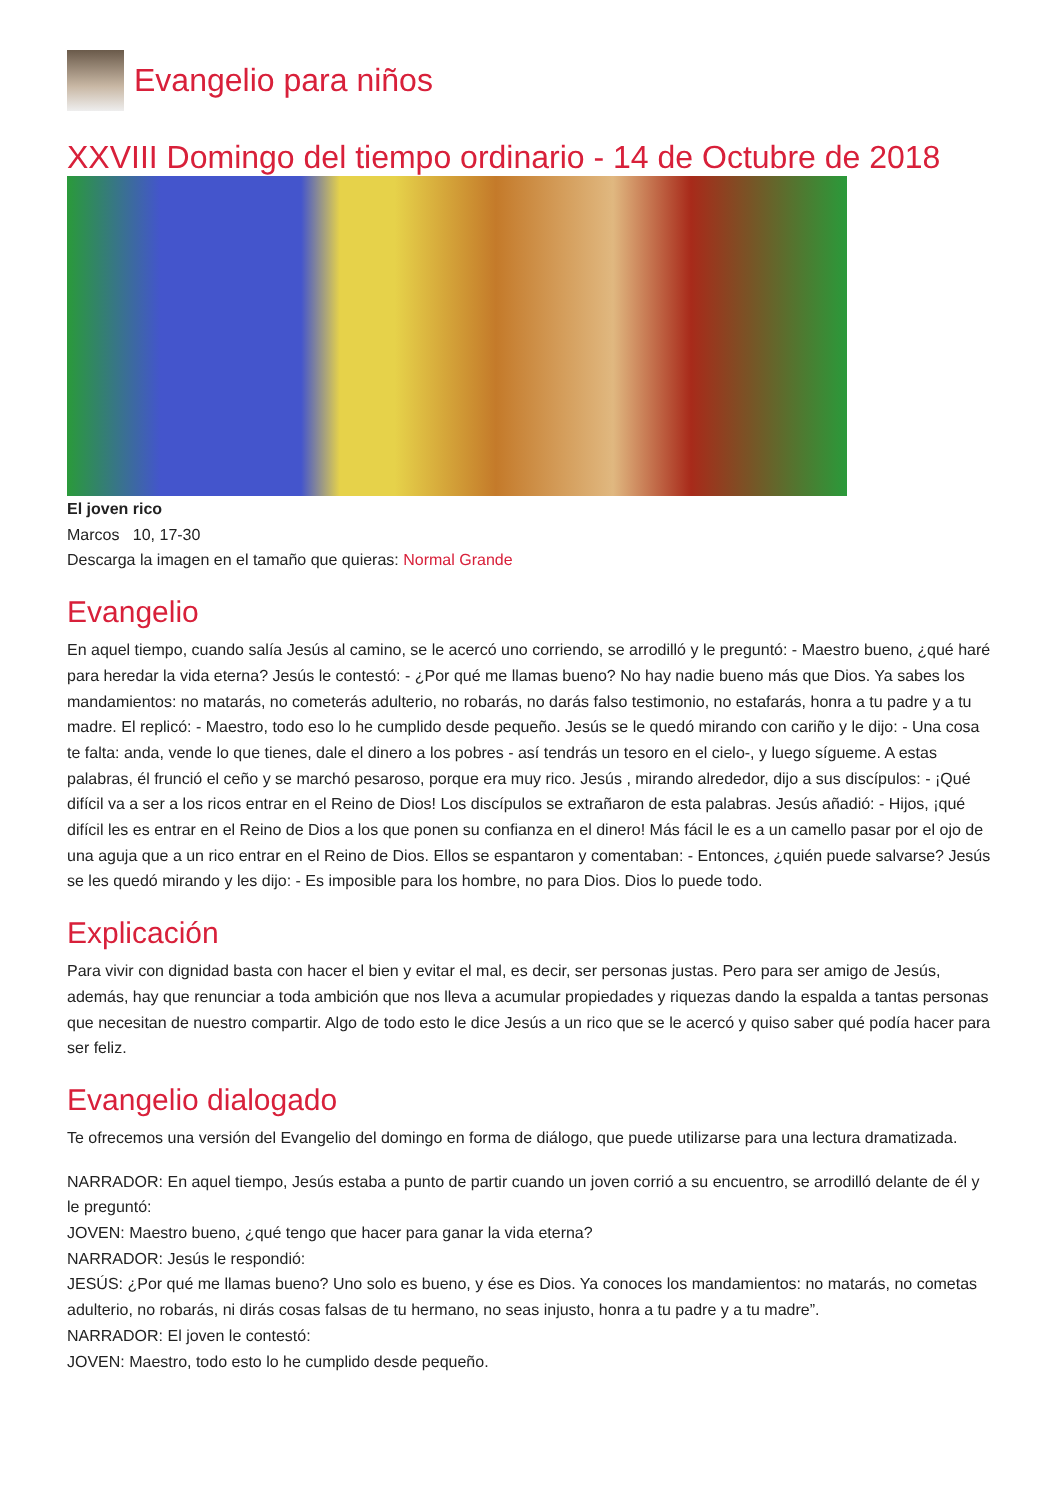Evangelio para niños
XXVIII Domingo del tiempo ordinario - 14 de Octubre de 2018
El joven rico
Marcos 10, 17-30
Descarga la imagen en el tamaño que quieras: Normal Grande
Evangelio
En aquel tiempo, cuando salía Jesús al camino, se le acercó uno corriendo, se arrodilló y le preguntó: - Maestro bueno, ¿qué haré para heredar la vida eterna? Jesús le contestó: - ¿Por qué me llamas bueno? No hay nadie bueno más que Dios. Ya sabes los mandamientos: no matarás, no cometerás adulterio, no robarás, no darás falso testimonio, no estafarás, honra a tu padre y a tu madre. El replicó: - Maestro, todo eso lo he cumplido desde pequeño. Jesús se le quedó mirando con cariño y le dijo: - Una cosa te falta: anda, vende lo que tienes, dale el dinero a los pobres - así tendrás un tesoro en el cielo-, y luego sígueme. A estas palabras, él frunció el ceño y se marchó pesaroso, porque era muy rico. Jesús , mirando alrededor, dijo a sus discípulos: - ¡Qué difícil va a ser a los ricos entrar en el Reino de Dios! Los discípulos se extrañaron de esta palabras. Jesús añadió: - Hijos, ¡qué difícil les es entrar en el Reino de Dios a los que ponen su confianza en el dinero! Más fácil le es a un camello pasar por el ojo de una aguja que a un rico entrar en el Reino de Dios. Ellos se espantaron y comentaban: - Entonces, ¿quién puede salvarse? Jesús se les quedó mirando y les dijo: - Es imposible para los hombre, no para Dios. Dios lo puede todo.
Explicación
Para vivir con dignidad basta con hacer el bien y evitar el mal, es decir, ser personas justas. Pero para ser amigo de Jesús, además, hay que renunciar a toda ambición que nos lleva a acumular propiedades y riquezas dando la espalda a tantas personas que necesitan de nuestro compartir. Algo de todo esto le dice Jesús a un rico que se le acercó y quiso saber qué podía hacer para ser feliz.
Evangelio dialogado
Te ofrecemos una versión del Evangelio del domingo en forma de diálogo, que puede utilizarse para una lectura dramatizada.
NARRADOR: En aquel tiempo, Jesús estaba a punto de partir cuando un joven corrió a su encuentro, se arrodilló delante de él y le preguntó:
JOVEN: Maestro bueno, ¿qué tengo que hacer para ganar la vida eterna?
NARRADOR: Jesús le respondió:
JESÚS: ¿Por qué me llamas bueno? Uno solo es bueno, y ése es Dios. Ya conoces los mandamientos: no matarás, no cometas adulterio, no robarás, ni dirás cosas falsas de tu hermano, no seas injusto, honra a tu padre y a tu madre”.
NARRADOR: El joven le contestó:
JOVEN: Maestro, todo esto lo he cumplido desde pequeño.